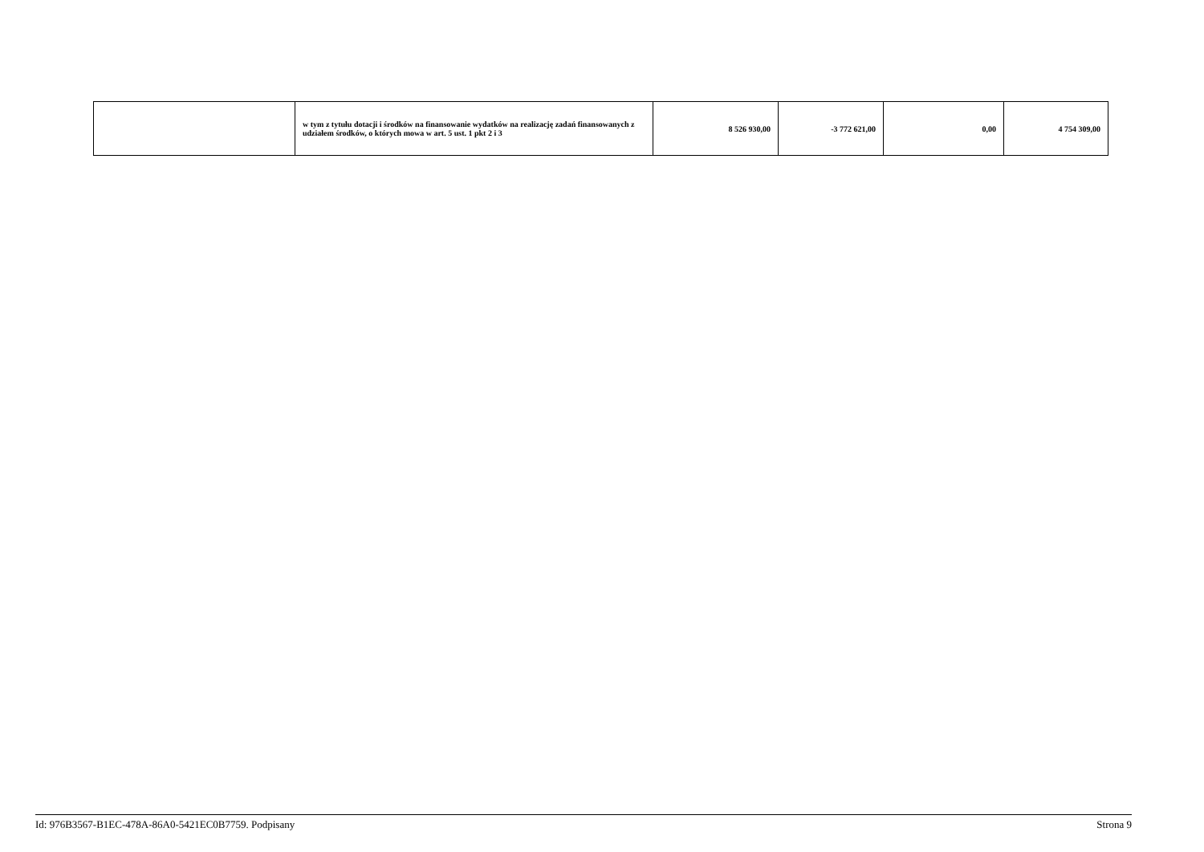| | w tym z tytułu dotacji i środków na finansowanie wydatków na realizację zadań finansowanych z udziałem środków, o których mowa w art. 5 ust. 1 pkt 2 i 3 | 8 526 930,00 | -3 772 621,00 | 0,00 | 4 754 309,00 |
Id: 976B3567-B1EC-478A-86A0-5421EC0B7759. Podpisany Strona 9